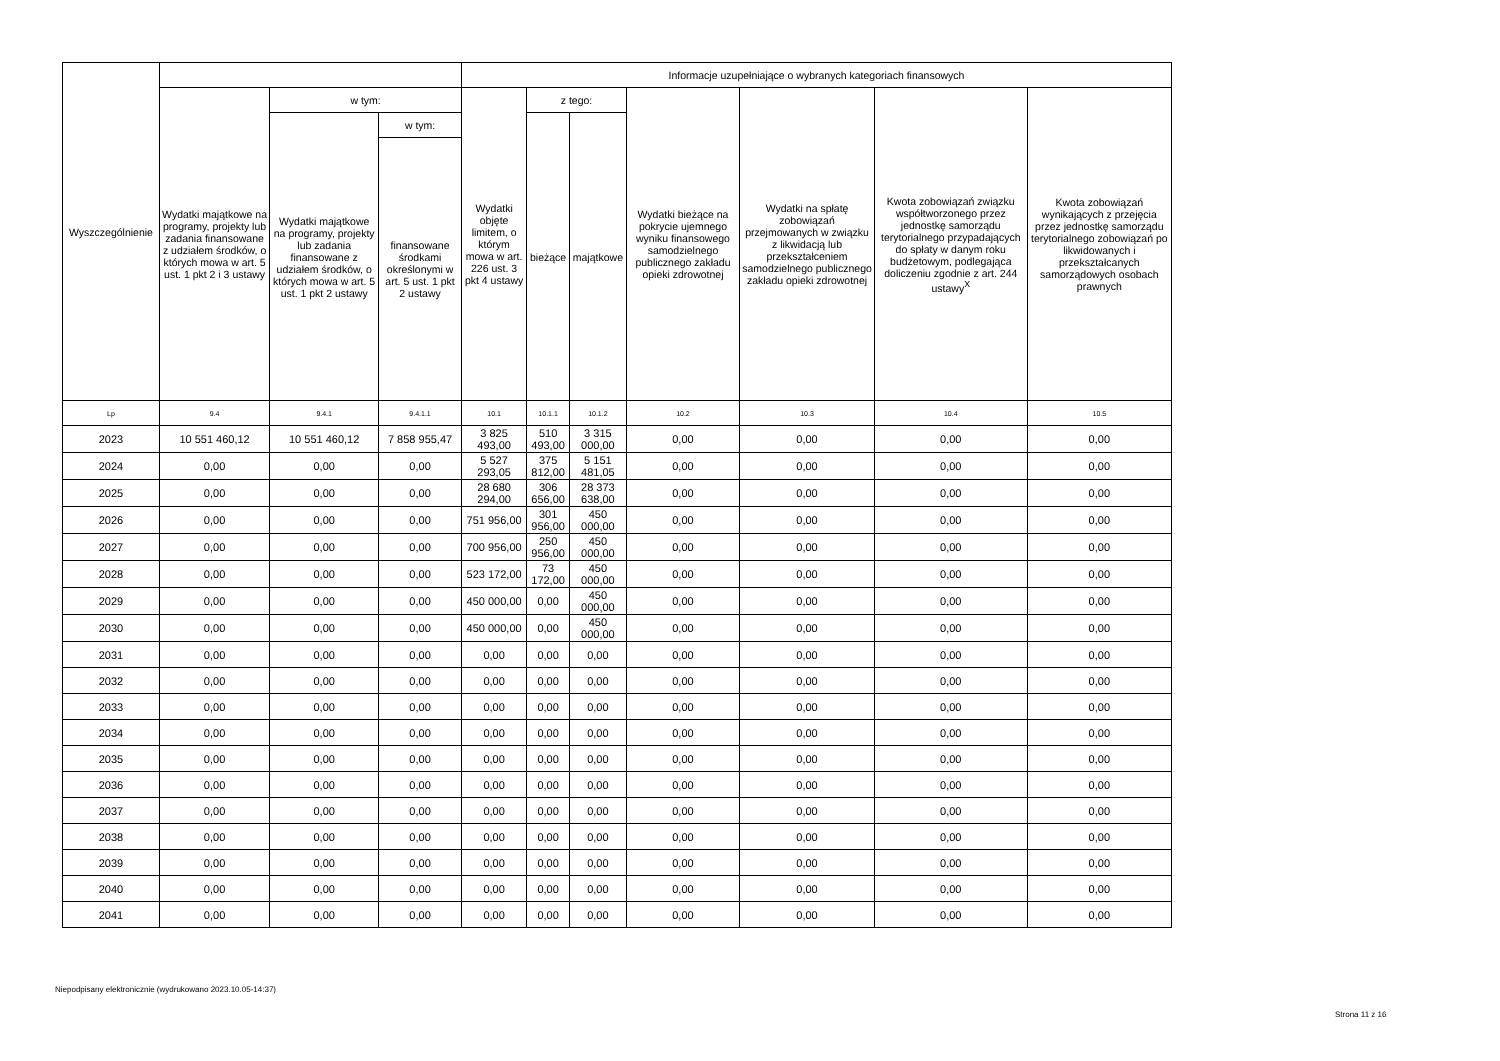| Wyszczególnienie | | | | Informacje uzupełniające o wybranych kategoriach finansowych | | | | | | |
| --- | --- | --- | --- | --- | --- | --- | --- | --- | --- | --- |
| | Wydatki majątkowe na programy, projekty lub zadania finansowane z udziałem środków, o których mowa w art. 5 ust. 1 pkt 2 i 3 ustawy | w tym: | | Wydatki objęte limitem, o którym mowa w art. 226 ust. 3 pkt 4 ustawy | z tego: | | Wydatki bieżące na pokrycie ujemnego wyniku finansowego samodzielnego publicznego zakładu opieki zdrowotnej | Wydatki na spłatę zobowiązań przejmowanych w związku z likwidacją lub przekształceniem samodzielnego publicznego zakładu opieki zdrowotnej | Kwota zobowiązań związku współtworzonego przez jednostkę samorządu terytorialnego przypadających do spłaty w danym roku budżetowym, podlegająca doliczeniu zgodnie z art. 244 ustawy<sup>X</sup> | Kwota zobowiązań wynikających z przejęcia przez jednostkę samorządu terytorialnego zobowiązań po likwidowanych i przekształcanych samorządowych osobach prawnych |
| | | Wydatki majątkowe na programy, projekty lub zadania finansowane z udziałem środków, o których mowa w art. 5 ust. 1 pkt 2 ustawy | w tym: | | bieżące | majątkowe | | | | |
| | | | finansowane środkami określonymi w art. 5 ust. 1 pkt 2 ustawy | | | | | | | |
| Lp | 9.4 | 9.4.1 | 9.4.1.1 | 10.1 | 10.1.1 | 10.1.2 | 10.2 | 10.3 | 10.4 | 10.5 |
| 2023 | 10 551 460,12 | 10 551 460,12 | 7 858 955,47 | 3 825 493,00 | 510 493,00 | 3 315 000,00 | 0,00 | 0,00 | 0,00 | 0,00 |
| 2024 | 0,00 | 0,00 | 0,00 | 5 527 293,05 | 375 812,00 | 5 151 481,05 | 0,00 | 0,00 | 0,00 | 0,00 |
| 2025 | 0,00 | 0,00 | 0,00 | 28 680 294,00 | 306 656,00 | 28 373 638,00 | 0,00 | 0,00 | 0,00 | 0,00 |
| 2026 | 0,00 | 0,00 | 0,00 | 751 956,00 | 301 956,00 | 450 000,00 | 0,00 | 0,00 | 0,00 | 0,00 |
| 2027 | 0,00 | 0,00 | 0,00 | 700 956,00 | 250 956,00 | 450 000,00 | 0,00 | 0,00 | 0,00 | 0,00 |
| 2028 | 0,00 | 0,00 | 0,00 | 523 172,00 | 73 172,00 | 450 000,00 | 0,00 | 0,00 | 0,00 | 0,00 |
| 2029 | 0,00 | 0,00 | 0,00 | 450 000,00 | 0,00 | 450 000,00 | 0,00 | 0,00 | 0,00 | 0,00 |
| 2030 | 0,00 | 0,00 | 0,00 | 450 000,00 | 0,00 | 450 000,00 | 0,00 | 0,00 | 0,00 | 0,00 |
| 2031 | 0,00 | 0,00 | 0,00 | 0,00 | 0,00 | 0,00 | 0,00 | 0,00 | 0,00 | 0,00 |
| 2032 | 0,00 | 0,00 | 0,00 | 0,00 | 0,00 | 0,00 | 0,00 | 0,00 | 0,00 | 0,00 |
| 2033 | 0,00 | 0,00 | 0,00 | 0,00 | 0,00 | 0,00 | 0,00 | 0,00 | 0,00 | 0,00 |
| 2034 | 0,00 | 0,00 | 0,00 | 0,00 | 0,00 | 0,00 | 0,00 | 0,00 | 0,00 | 0,00 |
| 2035 | 0,00 | 0,00 | 0,00 | 0,00 | 0,00 | 0,00 | 0,00 | 0,00 | 0,00 | 0,00 |
| 2036 | 0,00 | 0,00 | 0,00 | 0,00 | 0,00 | 0,00 | 0,00 | 0,00 | 0,00 | 0,00 |
| 2037 | 0,00 | 0,00 | 0,00 | 0,00 | 0,00 | 0,00 | 0,00 | 0,00 | 0,00 | 0,00 |
| 2038 | 0,00 | 0,00 | 0,00 | 0,00 | 0,00 | 0,00 | 0,00 | 0,00 | 0,00 | 0,00 |
| 2039 | 0,00 | 0,00 | 0,00 | 0,00 | 0,00 | 0,00 | 0,00 | 0,00 | 0,00 | 0,00 |
| 2040 | 0,00 | 0,00 | 0,00 | 0,00 | 0,00 | 0,00 | 0,00 | 0,00 | 0,00 | 0,00 |
| 2041 | 0,00 | 0,00 | 0,00 | 0,00 | 0,00 | 0,00 | 0,00 | 0,00 | 0,00 | 0,00 |
Niepodpisany elektronicznie (wydrukowano 2023.10.05-14:37)
Strona 11 z 16